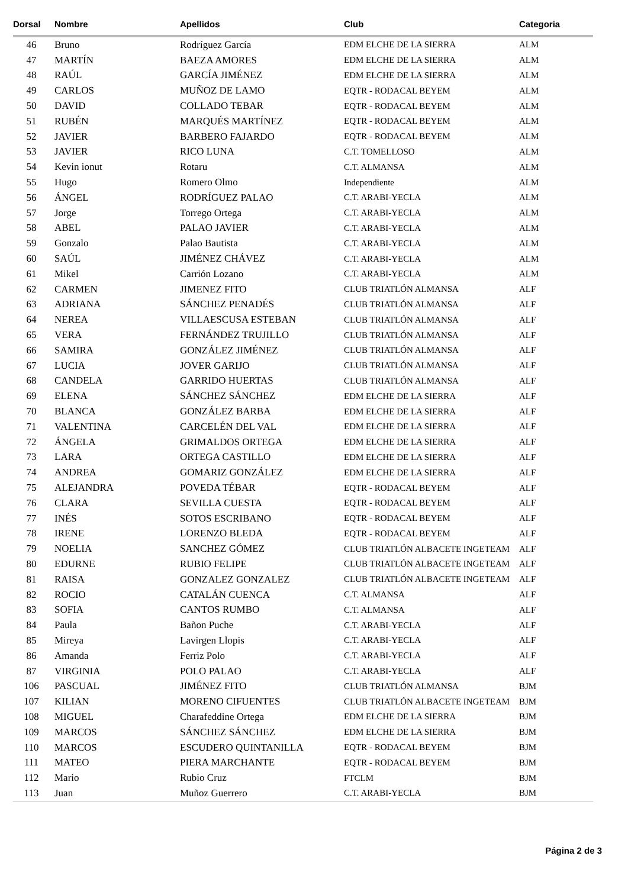| Dorsal | Nombre | Apellidos | Club | Categoria |
| --- | --- | --- | --- | --- |
| 46 | Bruno | Rodríguez García | EDM ELCHE DE LA SIERRA | ALM |
| 47 | MARTÍN | BAEZA AMORES | EDM ELCHE DE LA SIERRA | ALM |
| 48 | RAÚL | GARCÍA JIMÉNEZ | EDM ELCHE DE LA SIERRA | ALM |
| 49 | CARLOS | MUÑOZ DE LAMO | EQTR - RODACAL BEYEM | ALM |
| 50 | DAVID | COLLADO TEBAR | EQTR - RODACAL BEYEM | ALM |
| 51 | RUBÉN | MARQUÉS MARTÍNEZ | EQTR - RODACAL BEYEM | ALM |
| 52 | JAVIER | BARBERO FAJARDO | EQTR - RODACAL BEYEM | ALM |
| 53 | JAVIER | RICO LUNA | C.T. TOMELLOSO | ALM |
| 54 | Kevin ionut | Rotaru | C.T. ALMANSA | ALM |
| 55 | Hugo | Romero Olmo | Independiente | ALM |
| 56 | ÁNGEL | RODRÍGUEZ PALAO | C.T. ARABI-YECLA | ALM |
| 57 | Jorge | Torrego Ortega | C.T. ARABI-YECLA | ALM |
| 58 | ABEL | PALAO JAVIER | C.T. ARABI-YECLA | ALM |
| 59 | Gonzalo | Palao Bautista | C.T. ARABI-YECLA | ALM |
| 60 | SAÚL | JIMÉNEZ CHÁVEZ | C.T. ARABI-YECLA | ALM |
| 61 | Mikel | Carrión Lozano | C.T. ARABI-YECLA | ALM |
| 62 | CARMEN | JIMENEZ FITO | CLUB TRIATLÓN ALMANSA | ALF |
| 63 | ADRIANA | SÁNCHEZ PENADÉS | CLUB TRIATLÓN ALMANSA | ALF |
| 64 | NEREA | VILLAESCUSA ESTEBAN | CLUB TRIATLÓN ALMANSA | ALF |
| 65 | VERA | FERNÁNDEZ TRUJILLO | CLUB TRIATLÓN ALMANSA | ALF |
| 66 | SAMIRA | GONZÁLEZ JIMÉNEZ | CLUB TRIATLÓN ALMANSA | ALF |
| 67 | LUCIA | JOVER GARIJO | CLUB TRIATLÓN ALMANSA | ALF |
| 68 | CANDELA | GARRIDO HUERTAS | CLUB TRIATLÓN ALMANSA | ALF |
| 69 | ELENA | SÁNCHEZ SÁNCHEZ | EDM ELCHE DE LA SIERRA | ALF |
| 70 | BLANCA | GONZÁLEZ BARBA | EDM ELCHE DE LA SIERRA | ALF |
| 71 | VALENTINA | CARCELÉN DEL VAL | EDM ELCHE DE LA SIERRA | ALF |
| 72 | ÁNGELA | GRIMALDOS ORTEGA | EDM ELCHE DE LA SIERRA | ALF |
| 73 | LARA | ORTEGA CASTILLO | EDM ELCHE DE LA SIERRA | ALF |
| 74 | ANDREA | GOMARIZ GONZÁLEZ | EDM ELCHE DE LA SIERRA | ALF |
| 75 | ALEJANDRA | POVEDA TÉBAR | EQTR - RODACAL BEYEM | ALF |
| 76 | CLARA | SEVILLA CUESTA | EQTR - RODACAL BEYEM | ALF |
| 77 | INÉS | SOTOS ESCRIBANO | EQTR - RODACAL BEYEM | ALF |
| 78 | IRENE | LORENZO BLEDA | EQTR - RODACAL BEYEM | ALF |
| 79 | NOELIA | SANCHEZ GÓMEZ | CLUB TRIATLÓN ALBACETE INGETEAM | ALF |
| 80 | EDURNE | RUBIO FELIPE | CLUB TRIATLÓN ALBACETE INGETEAM | ALF |
| 81 | RAISA | GONZALEZ GONZALEZ | CLUB TRIATLÓN ALBACETE INGETEAM | ALF |
| 82 | ROCIO | CATALÁN CUENCA | C.T. ALMANSA | ALF |
| 83 | SOFIA | CANTOS RUMBO | C.T. ALMANSA | ALF |
| 84 | Paula | Bañon Puche | C.T. ARABI-YECLA | ALF |
| 85 | Mireya | Lavirgen Llopis | C.T. ARABI-YECLA | ALF |
| 86 | Amanda | Ferriz Polo | C.T. ARABI-YECLA | ALF |
| 87 | VIRGINIA | POLO PALAO | C.T. ARABI-YECLA | ALF |
| 106 | PASCUAL | JIMÉNEZ FITO | CLUB TRIATLÓN ALMANSA | BJM |
| 107 | KILIAN | MORENO CIFUENTES | CLUB TRIATLÓN ALBACETE INGETEAM | BJM |
| 108 | MIGUEL | Charafeddine Ortega | EDM ELCHE DE LA SIERRA | BJM |
| 109 | MARCOS | SÁNCHEZ SÁNCHEZ | EDM ELCHE DE LA SIERRA | BJM |
| 110 | MARCOS | ESCUDERO QUINTANILLA | EQTR - RODACAL BEYEM | BJM |
| 111 | MATEO | PIERA MARCHANTE | EQTR - RODACAL BEYEM | BJM |
| 112 | Mario | Rubio Cruz | FTCLM | BJM |
| 113 | Juan | Muñoz Guerrero | C.T. ARABI-YECLA | BJM |
Página 2 de 3